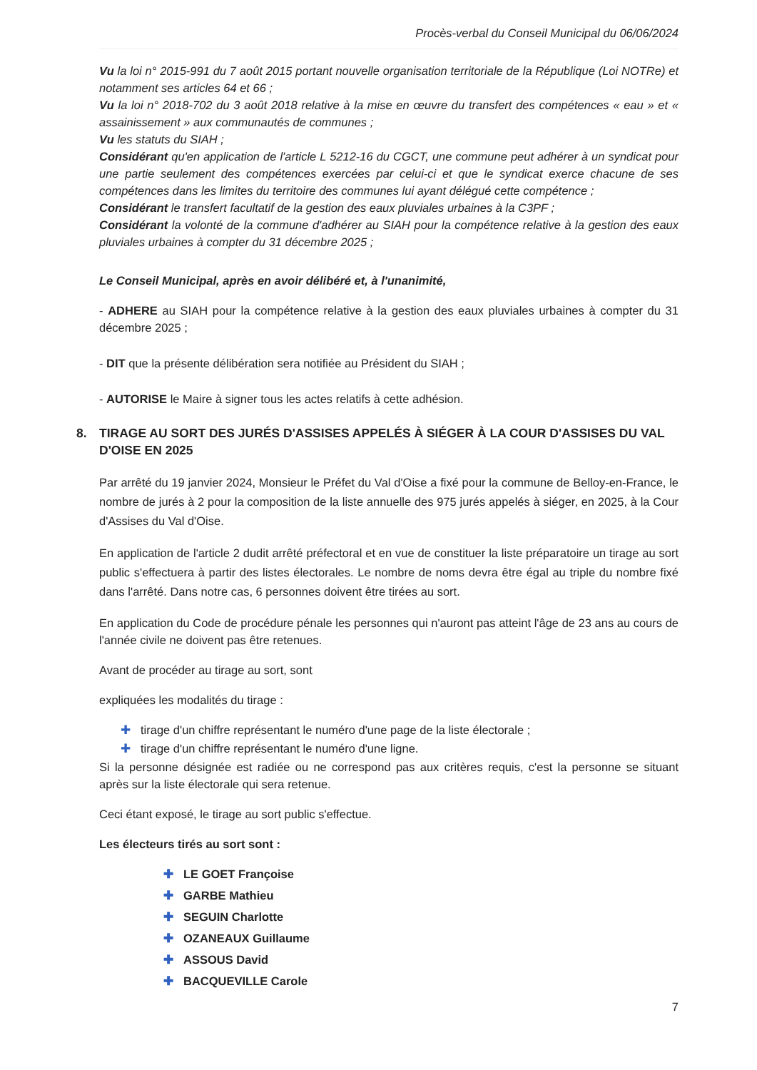Procès-verbal du Conseil Municipal du 06/06/2024
Vu la loi n° 2015-991 du 7 août 2015 portant nouvelle organisation territoriale de la République (Loi NOTRe) et notamment ses articles 64 et 66 ;
Vu la loi n° 2018-702 du 3 août 2018 relative à la mise en œuvre du transfert des compétences « eau » et « assainissement » aux communautés de communes ;
Vu les statuts du SIAH ;
Considérant qu'en application de l'article L 5212-16 du CGCT, une commune peut adhérer à un syndicat pour une partie seulement des compétences exercées par celui-ci et que le syndicat exerce chacune de ses compétences dans les limites du territoire des communes lui ayant délégué cette compétence ;
Considérant le transfert facultatif de la gestion des eaux pluviales urbaines à la C3PF ;
Considérant la volonté de la commune d'adhérer au SIAH pour la compétence relative à la gestion des eaux pluviales urbaines à compter du 31 décembre 2025 ;
Le Conseil Municipal, après en avoir délibéré et, à l'unanimité,
- ADHERE au SIAH pour la compétence relative à la gestion des eaux pluviales urbaines à compter du 31 décembre 2025 ;
- DIT que la présente délibération sera notifiée au Président du SIAH ;
- AUTORISE le Maire à signer tous les actes relatifs à cette adhésion.
8. TIRAGE AU SORT DES JURÉS D'ASSISES APPELÉS À SIÉGER À LA COUR D'ASSISES DU VAL D'OISE EN 2025
Par arrêté du 19 janvier 2024, Monsieur le Préfet du Val d'Oise a fixé pour la commune de Belloy-en-France, le nombre de jurés à 2 pour la composition de la liste annuelle des 975 jurés appelés à siéger, en 2025, à la Cour d'Assises du Val d'Oise.
En application de l'article 2 dudit arrêté préfectoral et en vue de constituer la liste préparatoire un tirage au sort public s'effectuera à partir des listes électorales. Le nombre de noms devra être égal au triple du nombre fixé dans l'arrêté. Dans notre cas, 6 personnes doivent être tirées au sort.
En application du Code de procédure pénale les personnes qui n'auront pas atteint l'âge de 23 ans au cours de l'année civile ne doivent pas être retenues.
Avant de procéder au tirage au sort, sont
expliquées les modalités du tirage :
✚ tirage d'un chiffre représentant le numéro d'une page de la liste électorale ;
✚ tirage d'un chiffre représentant le numéro d'une ligne.
Si la personne désignée est radiée ou ne correspond pas aux critères requis, c'est la personne se situant après sur la liste électorale qui sera retenue.
Ceci étant exposé, le tirage au sort public s'effectue.
Les électeurs tirés au sort sont :
✚ LE GOET Françoise
✚ GARBE Mathieu
✚ SEGUIN Charlotte
✚ OZANEAUX Guillaume
✚ ASSOUS David
✚ BACQUEVILLE Carole
7